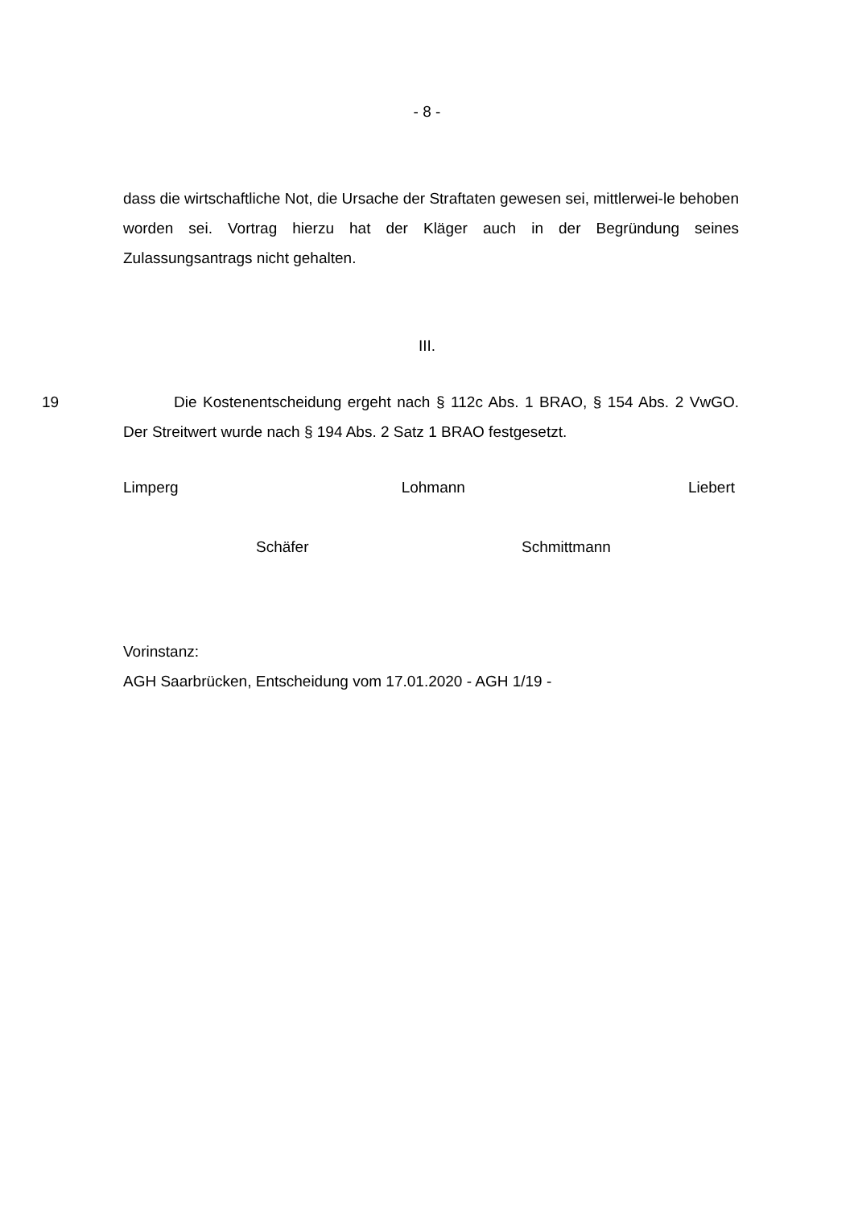- 8 -
dass die wirtschaftliche Not, die Ursache der Straftaten gewesen sei, mittlerwei-le behoben worden sei. Vortrag hierzu hat der Kläger auch in der Begründung seines Zulassungsantrags nicht gehalten.
III.
19 Die Kostenentscheidung ergeht nach § 112c Abs. 1 BRAO, § 154 Abs. 2 VwGO. Der Streitwert wurde nach § 194 Abs. 2 Satz 1 BRAO festgesetzt.
Limperg Lohmann Liebert
Schäfer Schmittmann
Vorinstanz:
AGH Saarbrücken, Entscheidung vom 17.01.2020 - AGH 1/19 -